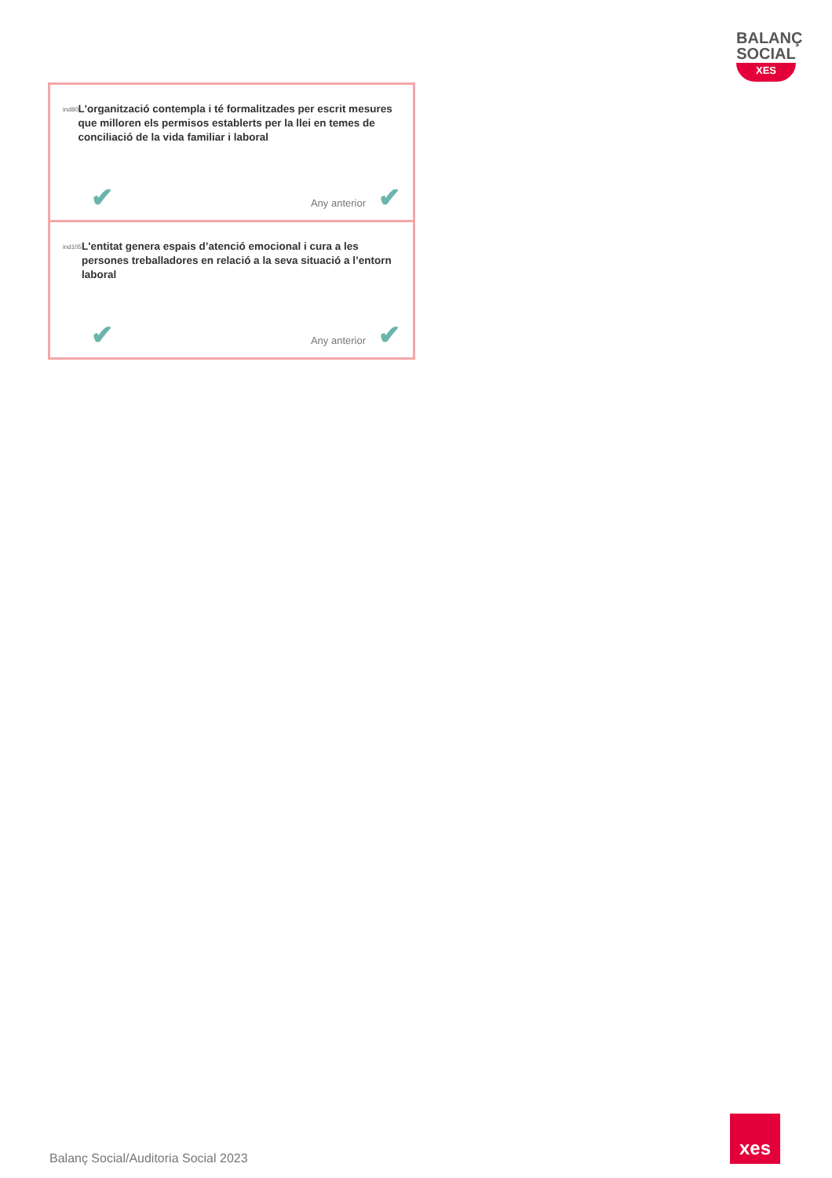BALANÇ
SOCIAL
XES
ind80
L'organització contempla i té formalitzades per escrit mesures que milloren els permisos establerts per la llei en temes de conciliació de la vida familiar i laboral
✔ Any anterior ✔
ind105
L'entitat genera espais d’atenció emocional i cura a les persones treballadores en relació a la seva situació a l’entorn laboral
✔ Any anterior ✔
Balanç Social/Auditoria Social 2023
xes